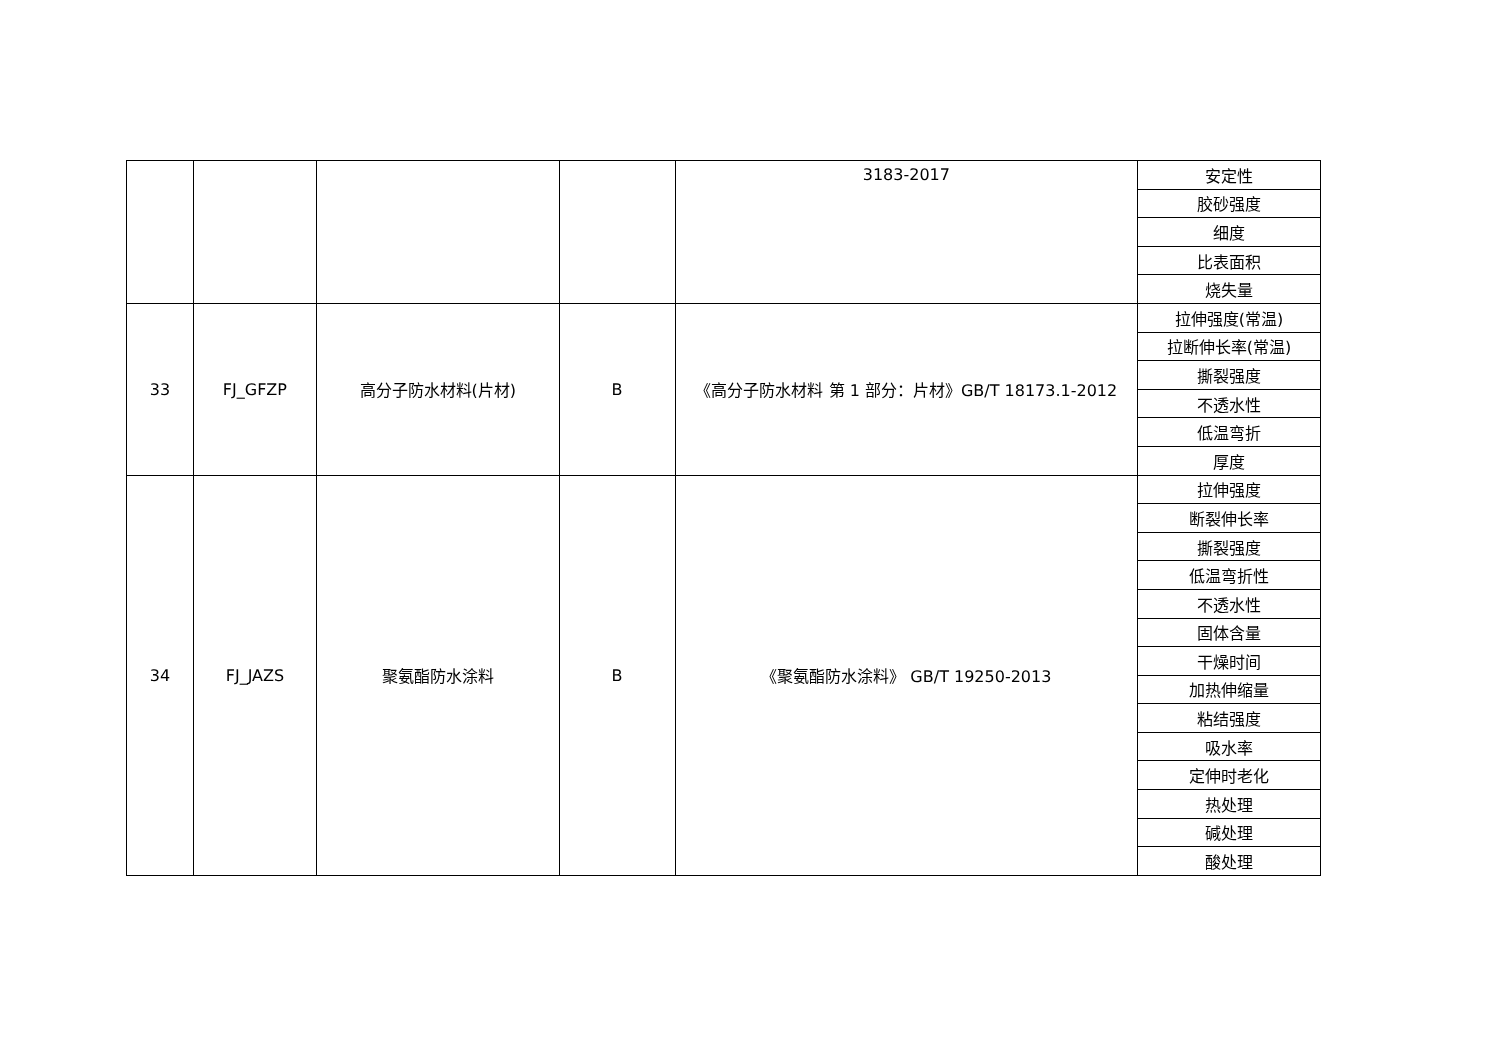| | | | | 3183-2017 | 安定性 |
| | | | | | 胶砂强度 |
| | | | | | 细度 |
| | | | | | 比表面积 |
| | | | | | 烧失量 |
| 33 | FJ_GFZP | 高分子防水材料(片材) | B | 《高分子防水材料 第 1 部分：片材》GB/T 18173.1-2012 | 拉伸强度(常温) |
| | | | | | 拉断伸长率(常温) |
| | | | | | 撕裂强度 |
| | | | | | 不透水性 |
| | | | | | 低温弯折 |
| | | | | | 厚度 |
| 34 | FJ_JAZS | 聚氨酯防水涂料 | B | 《聚氨酯防水涂料》 GB/T 19250-2013 | 拉伸强度 |
| | | | | | 断裂伸长率 |
| | | | | | 撕裂强度 |
| | | | | | 低温弯折性 |
| | | | | | 不透水性 |
| | | | | | 固体含量 |
| | | | | | 干燥时间 |
| | | | | | 加热伸缩量 |
| | | | | | 粘结强度 |
| | | | | | 吸水率 |
| | | | | | 定伸时老化 |
| | | | | | 热处理 |
| | | | | | 碱处理 |
| | | | | | 酸处理 |